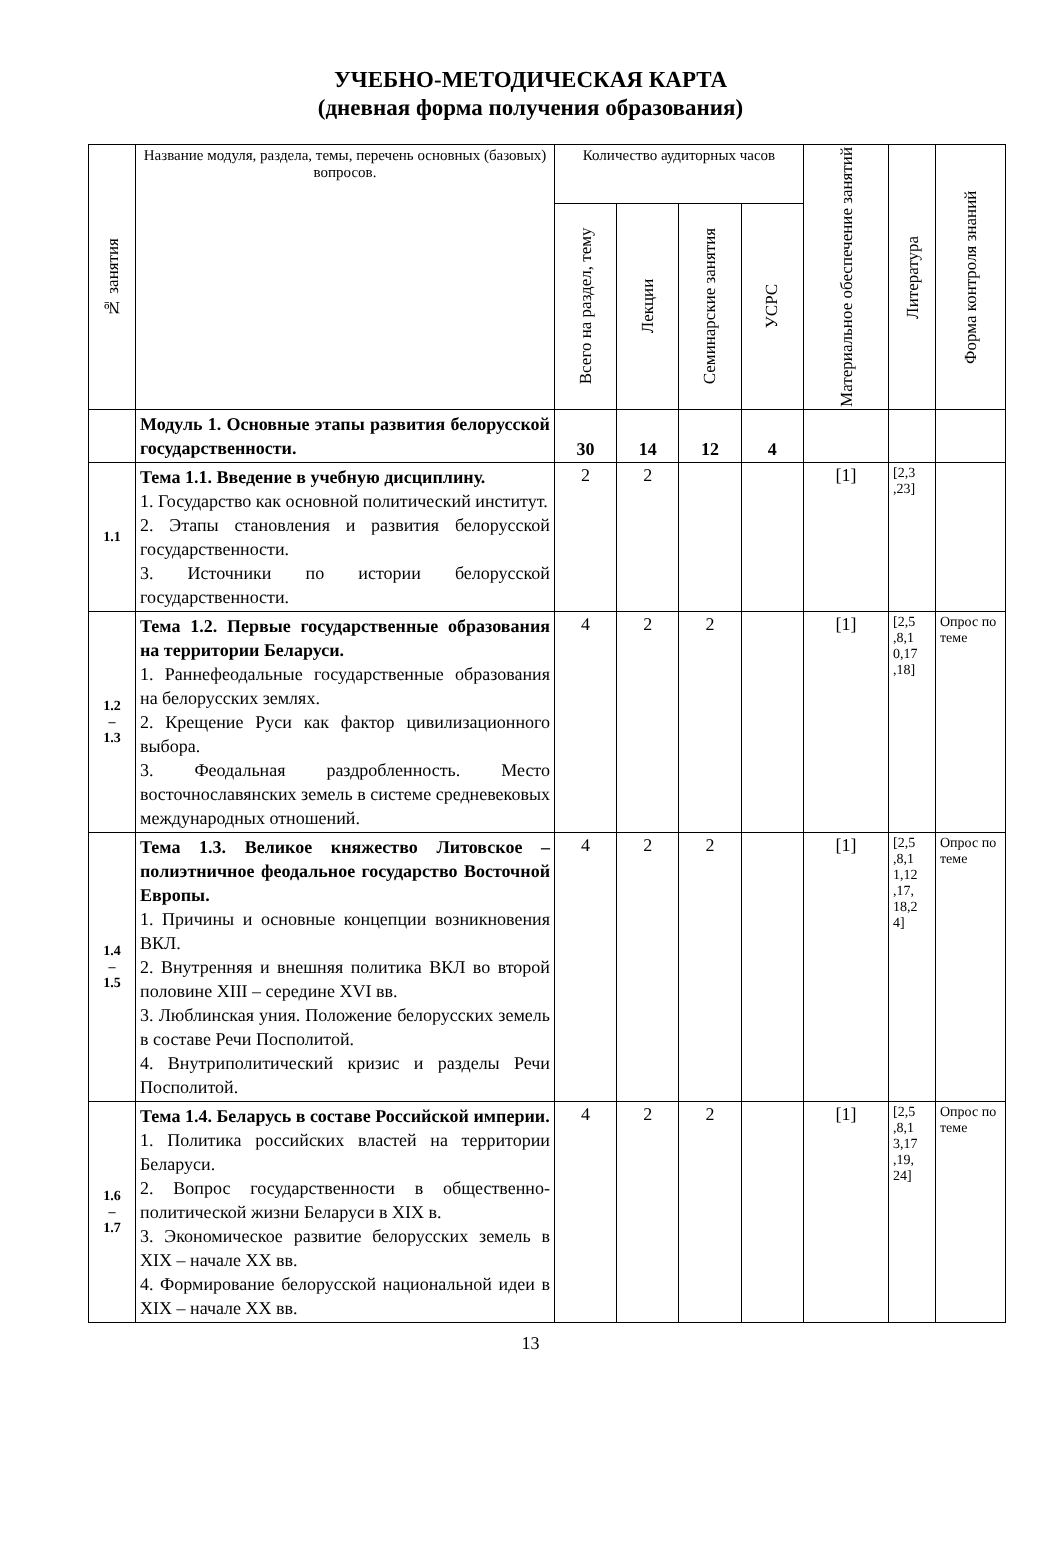УЧЕБНО-МЕТОДИЧЕСКАЯ КАРТА
(дневная форма получения образования)
| № занятия | Название модуля, раздела, темы, перечень основных (базовых) вопросов. | Количество аудиторных часов | | | | Материальное обеспечение занятий | Литература | Форма контроля знаний |
| --- | --- | --- | --- | --- | --- | --- | --- | --- |
| | | Всего на раздел, тему | Лекции | Семинарские занятия | УСРС | | | |
| | Модуль 1. Основные этапы развития белорусской государственности. | 30 | 14 | 12 | 4 | | | |
| 1.1 | Тема 1.1. Введение в учебную дисциплину. 1. Государство как основной политический институт. 2. Этапы становления и развития белорусской государственности. 3. Источники по истории белорусской государственности. | 2 | 2 | | | [1] | [2,3 ,23] | |
| 1.2 – 1.3 | Тема 1.2. Первые государственные образования на территории Беларуси. 1. Раннефеодальные государственные образования на белорусских землях. 2. Крещение Руси как фактор цивилизационного выбора. 3. Феодальная раздробленность. Место восточнославянских земель в системе средневековых международных отношений. | 4 | 2 | 2 | | [1] | [2,5 ,8,1 0,17 ,18] | Опрос по теме |
| 1.4 – 1.5 | Тема 1.3. Великое княжество Литовское – полиэтничное феодальное государство Восточной Европы. 1. Причины и основные концепции возникновения ВКЛ. 2. Внутренняя и внешняя политика ВКЛ во второй половине XIII – середине XVI вв. 3. Люблинская уния. Положение белорусских земель в составе Речи Посполитой. 4. Внутриполитический кризис и разделы Речи Посполитой. | 4 | 2 | 2 | | [1] | [2,5 ,8,1 1,12 ,17, 18,2 4] | Опрос по теме |
| 1.6 – 1.7 | Тема 1.4. Беларусь в составе Российской империи. 1. Политика российских властей на территории Беларуси. 2. Вопрос государственности в общественно-политической жизни Беларуси в XIX в. 3. Экономическое развитие белорусских земель в XIX – начале XX вв. 4. Формирование белорусской национальной идеи в XIX – начале XX вв. | 4 | 2 | 2 | | [1] | [2,5 ,8,1 3,17 ,19, 24] | Опрос по теме |
13